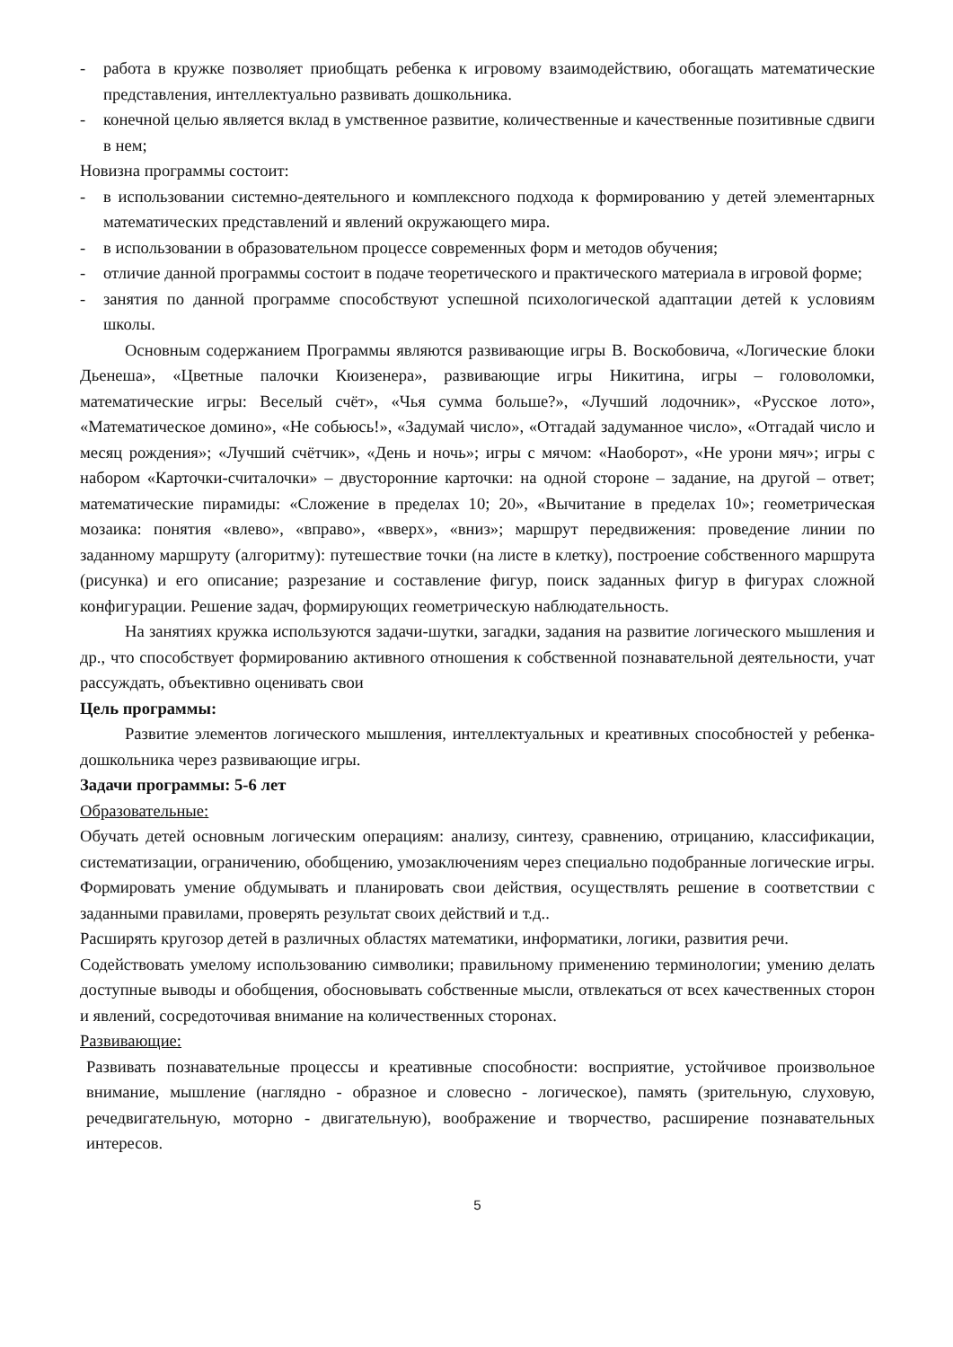- работа в кружке позволяет приобщать ребенка к игровому взаимодействию, обогащать математические представления, интеллектуально развивать дошкольника.
- конечной целью является вклад в умственное развитие, количественные и качественные позитивные сдвиги в нем;
Новизна программы состоит:
- в использовании системно-деятельного и комплексного подхода к формированию у детей элементарных математических представлений и явлений окружающего мира.
- в использовании в образовательном процессе современных форм и методов обучения;
- отличие данной программы состоит в подаче теоретического и практического материала в игровой форме;
- занятия по данной программе способствуют успешной психологической адаптации детей к условиям школы.
Основным содержанием Программы являются развивающие игры В. Воскобовича, «Логические блоки Дьенеша», «Цветные палочки Кюизенера», развивающие игры Никитина, игры – головоломки, математические игры: Веселый счёт», «Чья сумма больше?», «Лучший лодочник», «Русское лото», «Математическое домино», «Не собьюсь!», «Задумай число», «Отгадай задуманное число», «Отгадай число и месяц рождения»; «Лучший счётчик», «День и ночь»; игры с мячом: «Наоборот», «Не урони мяч»; игры с набором «Карточки-считалочки» – двусторонние карточки: на одной стороне – задание, на другой – ответ; математические пирамиды: «Сложение в пределах 10; 20», «Вычитание в пределах 10»; геометрическая мозаика: понятия «влево», «вправо», «вверх», «вниз»; маршрут передвижения: проведение линии по заданному маршруту (алгоритму): путешествие точки (на листе в клетку), построение собственного маршрута (рисунка) и его описание; разрезание и составление фигур, поиск заданных фигур в фигурах сложной конфигурации. Решение задач, формирующих геометрическую наблюдательность.
На занятиях кружка используются задачи-шутки, загадки, задания на развитие логического мышления и др., что способствует формированию активного отношения к собственной познавательной деятельности, учат рассуждать, объективно оценивать свои
Цель программы:
Развитие элементов логического мышления, интеллектуальных и креативных способностей у ребенка-дошкольника через развивающие игры.
Задачи программы: 5-6 лет
Образовательные:
Обучать детей основным логическим операциям: анализу, синтезу, сравнению, отрицанию, классификации, систематизации, ограничению, обобщению, умозаключениям через специально подобранные логические игры.
Формировать умение обдумывать и планировать свои действия, осуществлять решение в соответствии с заданными правилами, проверять результат своих действий и т.д..
Расширять кругозор детей в различных областях математики, информатики, логики, развития речи.
Содействовать умелому использованию символики; правильному применению терминологии; умению делать доступные выводы и обобщения, обосновывать собственные мысли, отвлекаться от всех качественных сторон и явлений, сосредоточивая внимание на количественных сторонах.
Развивающие:
Развивать познавательные процессы и креативные способности: восприятие, устойчивое произвольное внимание, мышление (наглядно - образное и словесно - логическое), память (зрительную, слуховую, речедвигательную, моторно - двигательную), воображение и творчество, расширение познавательных интересов.
5